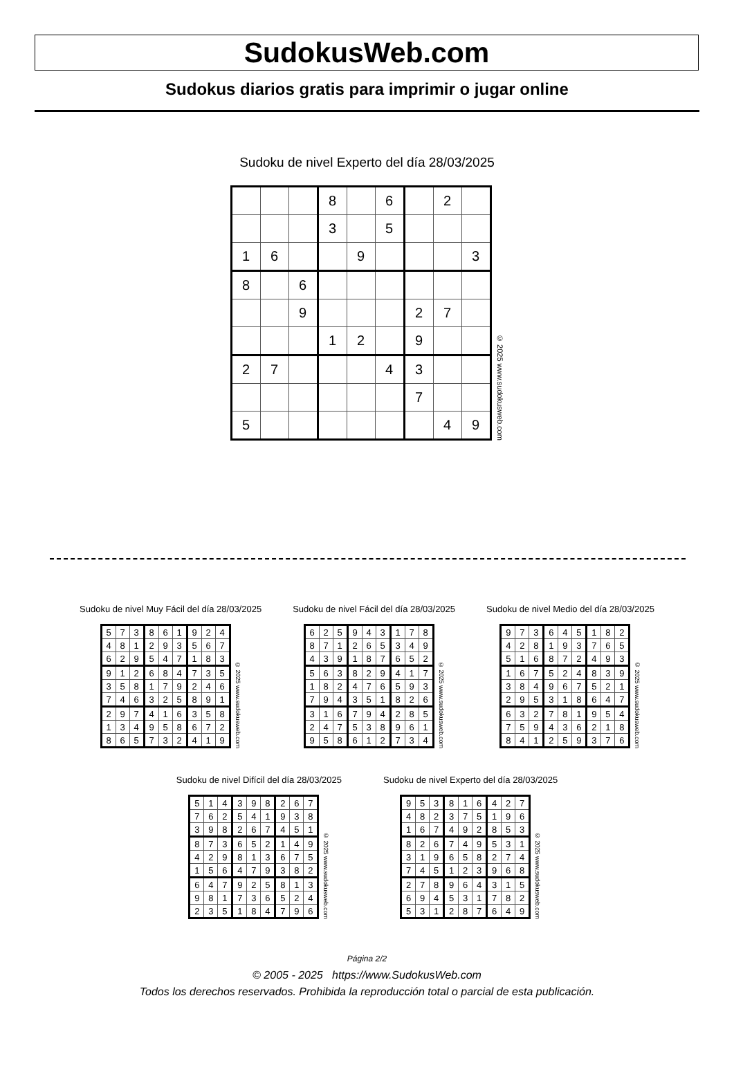SudokusWeb.com
Sudokus diarios gratis para imprimir o jugar online
Sudoku de nivel Experto del día 28/03/2025
| | | | 8 | | 6 | | 2 | |
| | | | 3 | | 5 | | | |
| 1 | 6 | | | 9 | | | | 3 |
| 8 | | 6 | | | | | | |
| | | 9 | | | | 2 | 7 | |
| | | | 1 | 2 | | 9 | | |
| 2 | 7 | | | | 4 | 3 | | |
| | | | | | | 7 | | |
| 5 | | | | | | | 4 | 9 |
© 2025 www.sudokusweb.com
Sudoku de nivel Muy Fácil del día 28/03/2025
| 5 | 7 | 3 | 8 | 6 | 1 | 9 | 2 | 4 |
| 4 | 8 | 1 | 2 | 9 | 3 | 5 | 6 | 7 |
| 6 | 2 | 9 | 5 | 4 | 7 | 1 | 8 | 3 |
| 9 | 1 | 2 | 6 | 8 | 4 | 7 | 3 | 5 |
| 3 | 5 | 8 | 1 | 7 | 9 | 2 | 4 | 6 |
| 7 | 4 | 6 | 3 | 2 | 5 | 8 | 9 | 1 |
| 2 | 9 | 7 | 4 | 1 | 6 | 3 | 5 | 8 |
| 1 | 3 | 4 | 9 | 5 | 8 | 6 | 7 | 2 |
| 8 | 6 | 5 | 7 | 3 | 2 | 4 | 1 | 9 |
© 2025 www.sudokusweb.com
Sudoku de nivel Fácil del día 28/03/2025
| 6 | 2 | 5 | 9 | 4 | 3 | 1 | 7 | 8 |
| 8 | 7 | 1 | 2 | 6 | 5 | 3 | 4 | 9 |
| 4 | 3 | 9 | 1 | 8 | 7 | 6 | 5 | 2 |
| 5 | 6 | 3 | 8 | 2 | 9 | 4 | 1 | 7 |
| 1 | 8 | 2 | 4 | 7 | 6 | 5 | 9 | 3 |
| 7 | 9 | 4 | 3 | 5 | 1 | 8 | 2 | 6 |
| 3 | 1 | 6 | 7 | 9 | 4 | 2 | 8 | 5 |
| 2 | 4 | 7 | 5 | 3 | 8 | 9 | 6 | 1 |
| 9 | 5 | 8 | 6 | 1 | 2 | 7 | 3 | 4 |
© 2025 www.sudokusweb.com
Sudoku de nivel Medio del día 28/03/2025
| 9 | 7 | 3 | 6 | 4 | 5 | 1 | 8 | 2 |
| 4 | 2 | 8 | 1 | 9 | 3 | 7 | 6 | 5 |
| 5 | 1 | 6 | 8 | 7 | 2 | 4 | 9 | 3 |
| 1 | 6 | 7 | 5 | 2 | 4 | 8 | 3 | 9 |
| 3 | 8 | 4 | 9 | 6 | 7 | 5 | 2 | 1 |
| 2 | 9 | 5 | 3 | 1 | 8 | 6 | 4 | 7 |
| 6 | 3 | 2 | 7 | 8 | 1 | 9 | 5 | 4 |
| 7 | 5 | 9 | 4 | 3 | 6 | 2 | 1 | 8 |
| 8 | 4 | 1 | 2 | 5 | 9 | 3 | 7 | 6 |
© 2025 www.sudokusweb.com
Sudoku de nivel Difícil del día 28/03/2025
| 5 | 1 | 4 | 3 | 9 | 8 | 2 | 6 | 7 |
| 7 | 6 | 2 | 5 | 4 | 1 | 9 | 3 | 8 |
| 3 | 9 | 8 | 2 | 6 | 7 | 4 | 5 | 1 |
| 8 | 7 | 3 | 6 | 5 | 2 | 1 | 4 | 9 |
| 4 | 2 | 9 | 8 | 1 | 3 | 6 | 7 | 5 |
| 1 | 5 | 6 | 4 | 7 | 9 | 3 | 8 | 2 |
| 6 | 4 | 7 | 9 | 2 | 5 | 8 | 1 | 3 |
| 9 | 8 | 1 | 7 | 3 | 6 | 5 | 2 | 4 |
| 2 | 3 | 5 | 1 | 8 | 4 | 7 | 9 | 6 |
© 2025 www.sudokusweb.com
Sudoku de nivel Experto del día 28/03/2025
| 9 | 5 | 3 | 8 | 1 | 6 | 4 | 2 | 7 |
| 4 | 8 | 2 | 3 | 7 | 5 | 1 | 9 | 6 |
| 1 | 6 | 7 | 4 | 9 | 2 | 8 | 5 | 3 |
| 8 | 2 | 6 | 7 | 4 | 9 | 5 | 3 | 1 |
| 3 | 1 | 9 | 6 | 5 | 8 | 2 | 7 | 4 |
| 7 | 4 | 5 | 1 | 2 | 3 | 9 | 6 | 8 |
| 2 | 7 | 8 | 9 | 6 | 4 | 3 | 1 | 5 |
| 6 | 9 | 4 | 5 | 3 | 1 | 7 | 8 | 2 |
| 5 | 3 | 1 | 2 | 8 | 7 | 6 | 4 | 9 |
© 2025 www.sudokusweb.com
Página 2/2
© 2005 - 2025 https://www.SudokusWeb.com
Todos los derechos reservados. Prohibida la reproducción total o parcial de esta publicación.